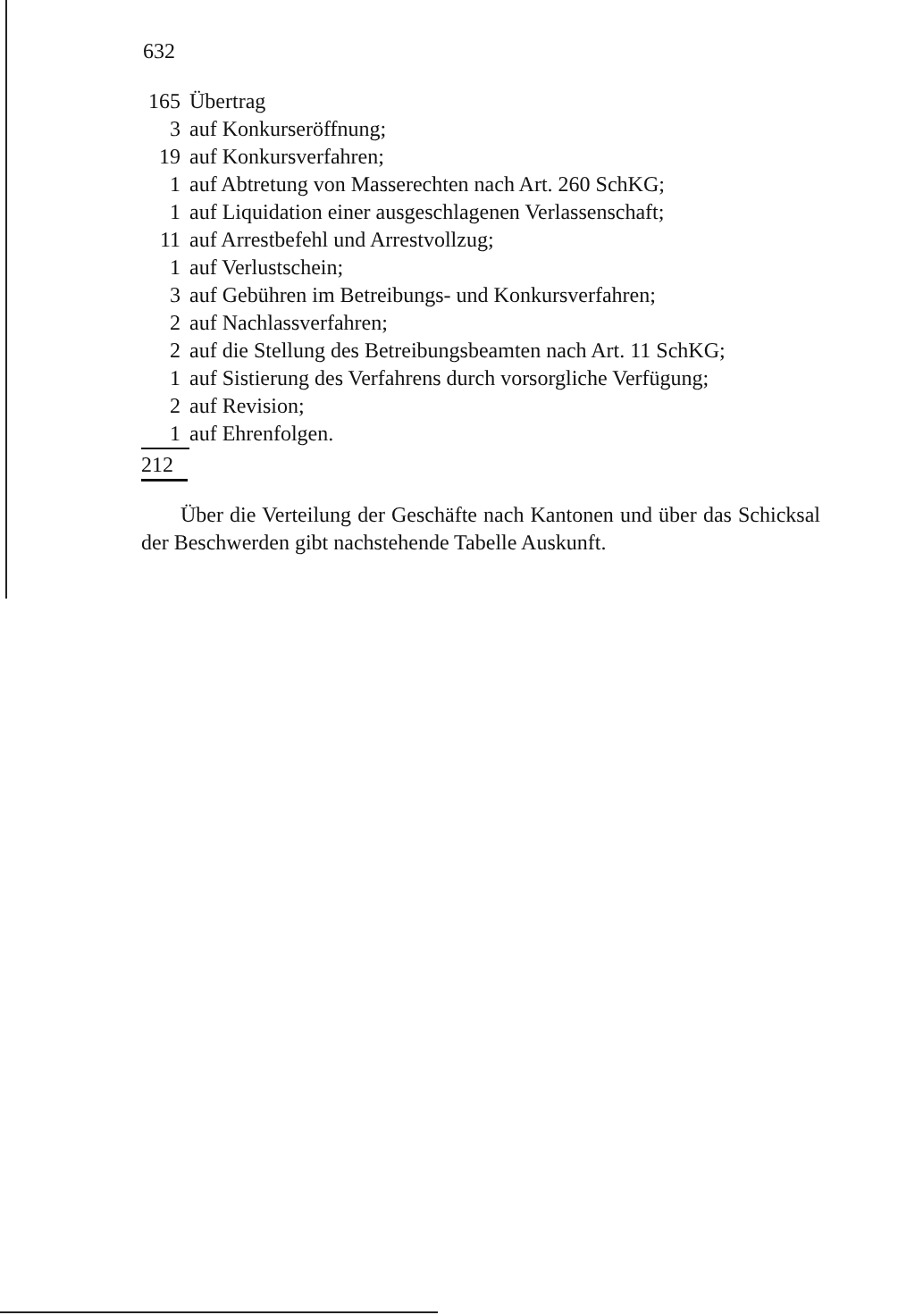632
| 165 | Übertrag |
| 3 | auf Konkurseröffnung; |
| 19 | auf Konkursverfahren; |
| 1 | auf Abtretung von Masserechten nach Art. 260 SchKG; |
| 1 | auf Liquidation einer ausgeschlagenen Verlassenschaft; |
| 11 | auf Arrestbefehl und Arrestvollzug; |
| 1 | auf Verlustschein; |
| 3 | auf Gebühren im Betreibungs- und Konkursverfahren; |
| 2 | auf Nachlassverfahren; |
| 2 | auf die Stellung des Betreibungsbeamten nach Art. 11 SchKG; |
| 1 | auf Sistierung des Verfahrens durch vorsorgliche Verfügung; |
| 2 | auf Revision; |
| 1 | auf Ehrenfolgen. |
212
Über die Verteilung der Geschäfte nach Kantonen und über das Schicksal der Beschwerden gibt nachstehende Tabelle Auskunft.